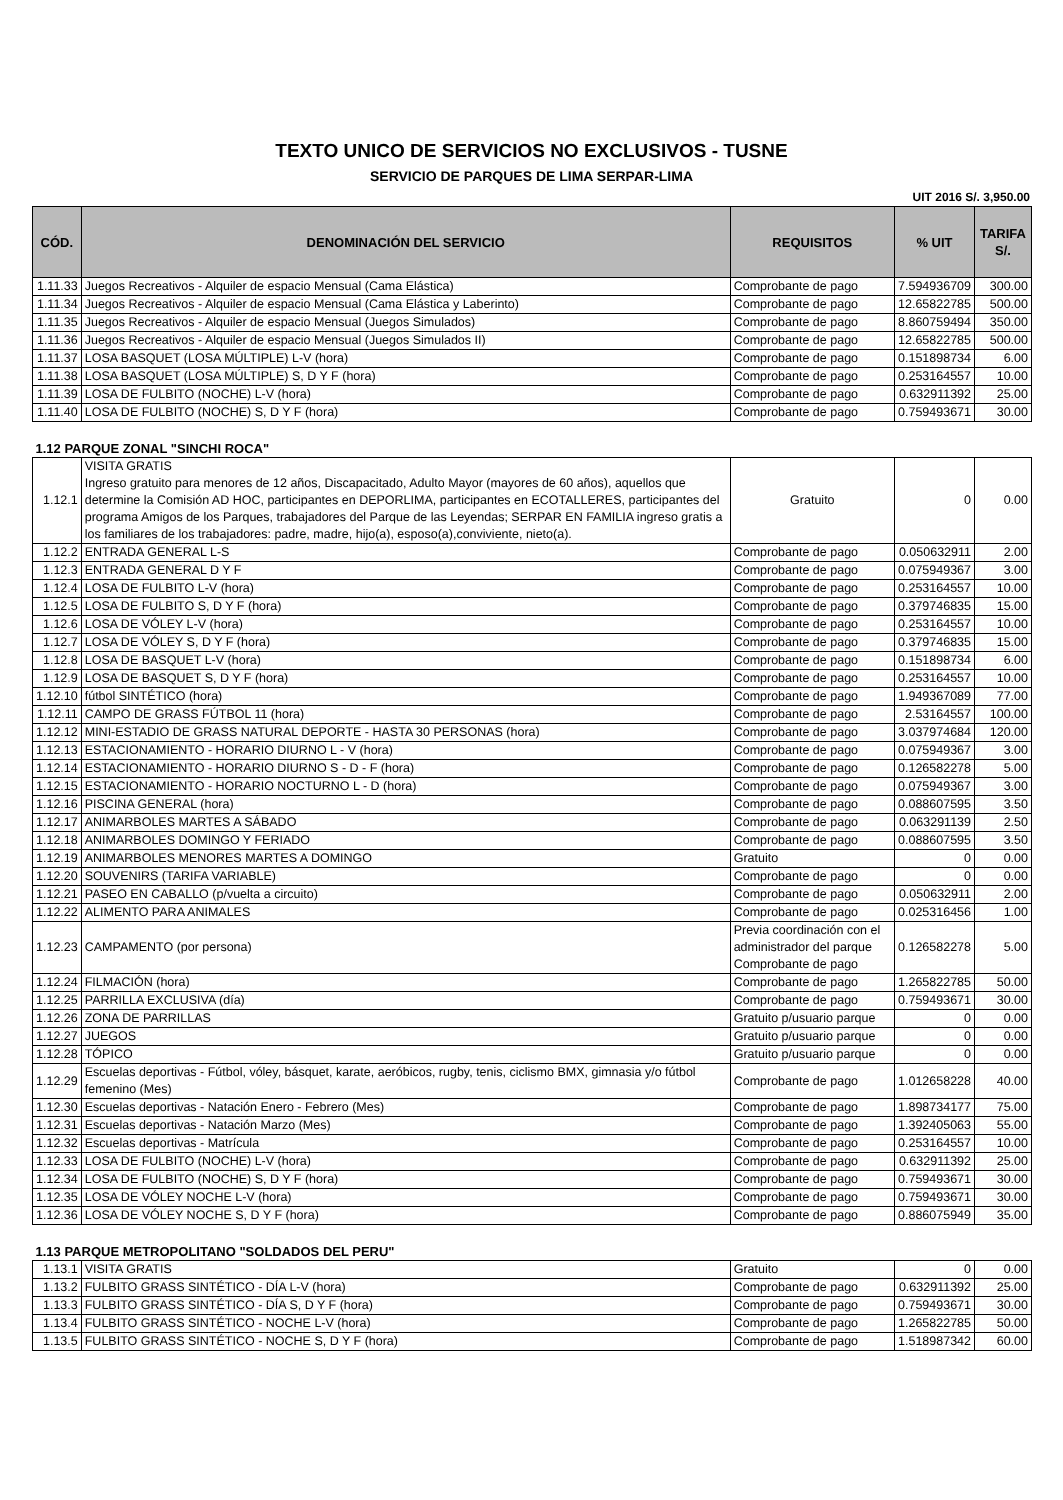TEXTO UNICO DE SERVICIOS NO EXCLUSIVOS - TUSNE
SERVICIO DE PARQUES DE LIMA SERPAR-LIMA
UIT 2016 S/. 3,950.00
| CÓD. | DENOMINACIÓN DEL SERVICIO | REQUISITOS | % UIT | TARIFA S/. |
| --- | --- | --- | --- | --- |
| 1.11.33 | Juegos Recreativos - Alquiler de espacio Mensual (Cama Elástica) | Comprobante de pago | 7.594936709 | 300.00 |
| 1.11.34 | Juegos Recreativos - Alquiler de espacio Mensual (Cama Elástica y Laberinto) | Comprobante de pago | 12.65822785 | 500.00 |
| 1.11.35 | Juegos Recreativos - Alquiler de espacio Mensual (Juegos Simulados) | Comprobante de pago | 8.860759494 | 350.00 |
| 1.11.36 | Juegos Recreativos - Alquiler de espacio Mensual (Juegos Simulados II) | Comprobante de pago | 12.65822785 | 500.00 |
| 1.11.37 | LOSA BASQUET (LOSA MÚLTIPLE) L-V (hora) | Comprobante de pago | 0.151898734 | 6.00 |
| 1.11.38 | LOSA BASQUET (LOSA MÚLTIPLE) S, D Y F (hora) | Comprobante de pago | 0.253164557 | 10.00 |
| 1.11.39 | LOSA DE FULBITO (NOCHE) L-V (hora) | Comprobante de pago | 0.632911392 | 25.00 |
| 1.11.40 | LOSA DE FULBITO (NOCHE) S, D Y F (hora) | Comprobante de pago | 0.759493671 | 30.00 |
| 1.12 PARQUE ZONAL "SINCHI ROCA" | | | | |
| 1.12.1 | VISITA GRATIS Ingreso gratuito para menores de 12 años, Discapacitado, Adulto Mayor (mayores de 60 años), aquellos que determine la Comisión AD HOC, participantes en DEPORLIMA, participantes en ECOTALLERES, participantes del programa Amigos de los Parques, trabajadores del Parque de las Leyendas; SERPAR EN FAMILIA ingreso gratis a los familiares de los trabajadores: padre, madre, hijo(a), esposo(a),conviviente, nieto(a). | Gratuito | 0 | 0.00 |
| 1.12.2 | ENTRADA GENERAL L-S | Comprobante de pago | 0.050632911 | 2.00 |
| 1.12.3 | ENTRADA GENERAL D Y F | Comprobante de pago | 0.075949367 | 3.00 |
| 1.12.4 | LOSA DE FULBITO L-V (hora) | Comprobante de pago | 0.253164557 | 10.00 |
| 1.12.5 | LOSA DE FULBITO S, D Y F (hora) | Comprobante de pago | 0.379746835 | 15.00 |
| 1.12.6 | LOSA DE VÓLEY L-V (hora) | Comprobante de pago | 0.253164557 | 10.00 |
| 1.12.7 | LOSA DE VÓLEY S, D Y F (hora) | Comprobante de pago | 0.379746835 | 15.00 |
| 1.12.8 | LOSA DE BASQUET L-V (hora) | Comprobante de pago | 0.151898734 | 6.00 |
| 1.12.9 | LOSA DE BASQUET S, D Y F (hora) | Comprobante de pago | 0.253164557 | 10.00 |
| 1.12.10 | fútbol SINTÉTICO (hora) | Comprobante de pago | 1.949367089 | 77.00 |
| 1.12.11 | CAMPO DE GRASS FÚTBOL 11 (hora) | Comprobante de pago | 2.53164557 | 100.00 |
| 1.12.12 | MINI-ESTADIO DE GRASS NATURAL DEPORTE - HASTA 30 PERSONAS (hora) | Comprobante de pago | 3.037974684 | 120.00 |
| 1.12.13 | ESTACIONAMIENTO - HORARIO DIURNO L - V (hora) | Comprobante de pago | 0.075949367 | 3.00 |
| 1.12.14 | ESTACIONAMIENTO - HORARIO DIURNO S - D - F (hora) | Comprobante de pago | 0.126582278 | 5.00 |
| 1.12.15 | ESTACIONAMIENTO - HORARIO NOCTURNO L - D (hora) | Comprobante de pago | 0.075949367 | 3.00 |
| 1.12.16 | PISCINA GENERAL (hora) | Comprobante de pago | 0.088607595 | 3.50 |
| 1.12.17 | ANIMARBOLES MARTES A SÁBADO | Comprobante de pago | 0.063291139 | 2.50 |
| 1.12.18 | ANIMARBOLES DOMINGO Y FERIADO | Comprobante de pago | 0.088607595 | 3.50 |
| 1.12.19 | ANIMARBOLES MENORES MARTES A DOMINGO | Gratuito | 0 | 0.00 |
| 1.12.20 | SOUVENIRS (TARIFA VARIABLE) | Comprobante de pago | 0 | 0.00 |
| 1.12.21 | PASEO EN CABALLO (p/vuelta a circuito) | Comprobante de pago | 0.050632911 | 2.00 |
| 1.12.22 | ALIMENTO PARA ANIMALES | Comprobante de pago | 0.025316456 | 1.00 |
| 1.12.23 | CAMPAMENTO (por persona) | Previa coordinación con el administrador del parque Comprobante de pago | 0.126582278 | 5.00 |
| 1.12.24 | FILMACIÓN (hora) | Comprobante de pago | 1.265822785 | 50.00 |
| 1.12.25 | PARRILLA EXCLUSIVA (día) | Comprobante de pago | 0.759493671 | 30.00 |
| 1.12.26 | ZONA DE PARRILLAS | Gratuito p/usuario parque | 0 | 0.00 |
| 1.12.27 | JUEGOS | Gratuito p/usuario parque | 0 | 0.00 |
| 1.12.28 | TÓPICO | Gratuito p/usuario parque | 0 | 0.00 |
| 1.12.29 | Escuelas deportivas - Fútbol, vóley, básquet, karate, aeróbicos, rugby, tenis, ciclismo BMX, gimnasia y/o fútbol femenino (Mes) | Comprobante de pago | 1.012658228 | 40.00 |
| 1.12.30 | Escuelas deportivas - Natación Enero - Febrero (Mes) | Comprobante de pago | 1.898734177 | 75.00 |
| 1.12.31 | Escuelas deportivas - Natación Marzo (Mes) | Comprobante de pago | 1.392405063 | 55.00 |
| 1.12.32 | Escuelas deportivas - Matrícula | Comprobante de pago | 0.253164557 | 10.00 |
| 1.12.33 | LOSA DE FULBITO (NOCHE) L-V (hora) | Comprobante de pago | 0.632911392 | 25.00 |
| 1.12.34 | LOSA DE FULBITO (NOCHE) S, D Y F (hora) | Comprobante de pago | 0.759493671 | 30.00 |
| 1.12.35 | LOSA DE VÓLEY NOCHE L-V (hora) | Comprobante de pago | 0.759493671 | 30.00 |
| 1.12.36 | LOSA DE VÓLEY NOCHE S, D Y F (hora) | Comprobante de pago | 0.886075949 | 35.00 |
| 1.13 PARQUE METROPOLITANO "SOLDADOS DEL PERU" | | | | |
| 1.13.1 | VISITA GRATIS | Gratuito | 0 | 0.00 |
| 1.13.2 | FULBITO GRASS SINTÉTICO - DÍA L-V (hora) | Comprobante de pago | 0.632911392 | 25.00 |
| 1.13.3 | FULBITO GRASS SINTÉTICO - DÍA S, D Y F (hora) | Comprobante de pago | 0.759493671 | 30.00 |
| 1.13.4 | FULBITO GRASS SINTÉTICO - NOCHE L-V (hora) | Comprobante de pago | 1.265822785 | 50.00 |
| 1.13.5 | FULBITO GRASS SINTÉTICO - NOCHE S, D Y F (hora) | Comprobante de pago | 1.518987342 | 60.00 |